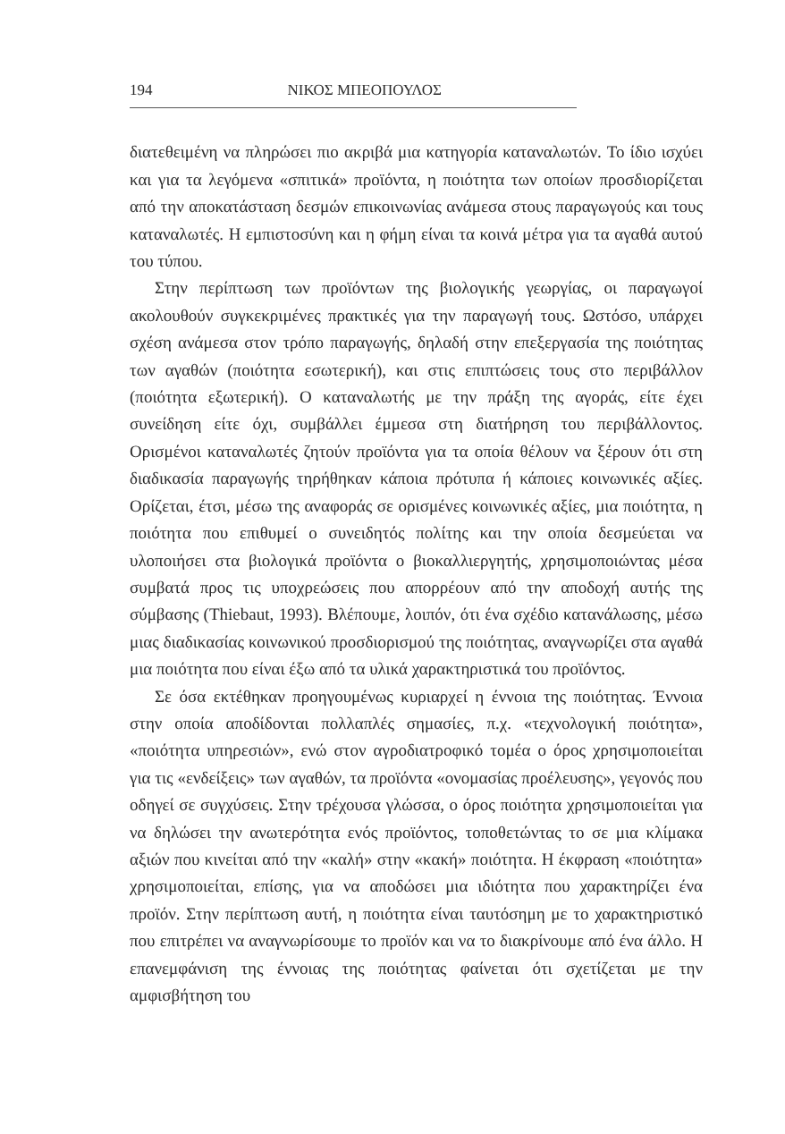194 ΝΙΚΟΣ ΜΠΕΟΠΟΥΛΟΣ
διατεθειμένη να πληρώσει πιο ακριβά μια κατηγορία καταναλωτών. Το ίδιο ισχύει και για τα λεγόμενα «σπιτικά» προϊόντα, η ποιότητα των οποίων προσδιορίζεται από την αποκατάσταση δεσμών επικοινωνίας ανάμεσα στους παραγωγούς και τους καταναλωτές. Η εμπιστοσύνη και η φήμη είναι τα κοινά μέτρα για τα αγαθά αυτού του τύπου.
Στην περίπτωση των προϊόντων της βιολογικής γεωργίας, οι παραγωγοί ακολουθούν συγκεκριμένες πρακτικές για την παραγωγή τους. Ωστόσο, υπάρχει σχέση ανάμεσα στον τρόπο παραγωγής, δηλαδή στην επεξεργασία της ποιότητας των αγαθών (ποιότητα εσωτερική), και στις επιπτώσεις τους στο περιβάλλον (ποιότητα εξωτερική). Ο καταναλωτής με την πράξη της αγοράς, είτε έχει συνείδηση είτε όχι, συμβάλλει έμμεσα στη διατήρηση του περιβάλλοντος. Ορισμένοι καταναλωτές ζητούν προϊόντα για τα οποία θέλουν να ξέρουν ότι στη διαδικασία παραγωγής τηρήθηκαν κάποια πρότυπα ή κάποιες κοινωνικές αξίες. Ορίζεται, έτσι, μέσω της αναφοράς σε ορισμένες κοινωνικές αξίες, μια ποιότητα, η ποιότητα που επιθυμεί ο συνειδητός πολίτης και την οποία δεσμεύεται να υλοποιήσει στα βιολογικά προϊόντα ο βιοκαλλιεργητής, χρησιμοποιώντας μέσα συμβατά προς τις υποχρεώσεις που απορρέουν από την αποδοχή αυτής της σύμβασης (Thiebaut, 1993). Βλέπουμε, λοιπόν, ότι ένα σχέδιο κατανάλωσης, μέσω μιας διαδικασίας κοινωνικού προσδιορισμού της ποιότητας, αναγνωρίζει στα αγαθά μια ποιότητα που είναι έξω από τα υλικά χαρακτηριστικά του προϊόντος.
Σε όσα εκτέθηκαν προηγουμένως κυριαρχεί η έννοια της ποιότητας. Έννοια στην οποία αποδίδονται πολλαπλές σημασίες, π.χ. «τεχνολογική ποιότητα», «ποιότητα υπηρεσιών», ενώ στον αγροδιατροφικό τομέα ο όρος χρησιμοποιείται για τις «ενδείξεις» των αγαθών, τα προϊόντα «ονομασίας προέλευσης», γεγονός που οδηγεί σε συγχύσεις. Στην τρέχουσα γλώσσα, ο όρος ποιότητα χρησιμοποιείται για να δηλώσει την ανωτερότητα ενός προϊόντος, τοποθετώντας το σε μια κλίμακα αξιών που κινείται από την «καλή» στην «κακή» ποιότητα. Η έκφραση «ποιότητα» χρησιμοποιείται, επίσης, για να αποδώσει μια ιδιότητα που χαρακτηρίζει ένα προϊόν. Στην περίπτωση αυτή, η ποιότητα είναι ταυτόσημη με το χαρακτηριστικό που επιτρέπει να αναγνωρίσουμε το προϊόν και να το διακρίνουμε από ένα άλλο. Η επανεμφάνιση της έννοιας της ποιότητας φαίνεται ότι σχετίζεται με την αμφισβήτηση του